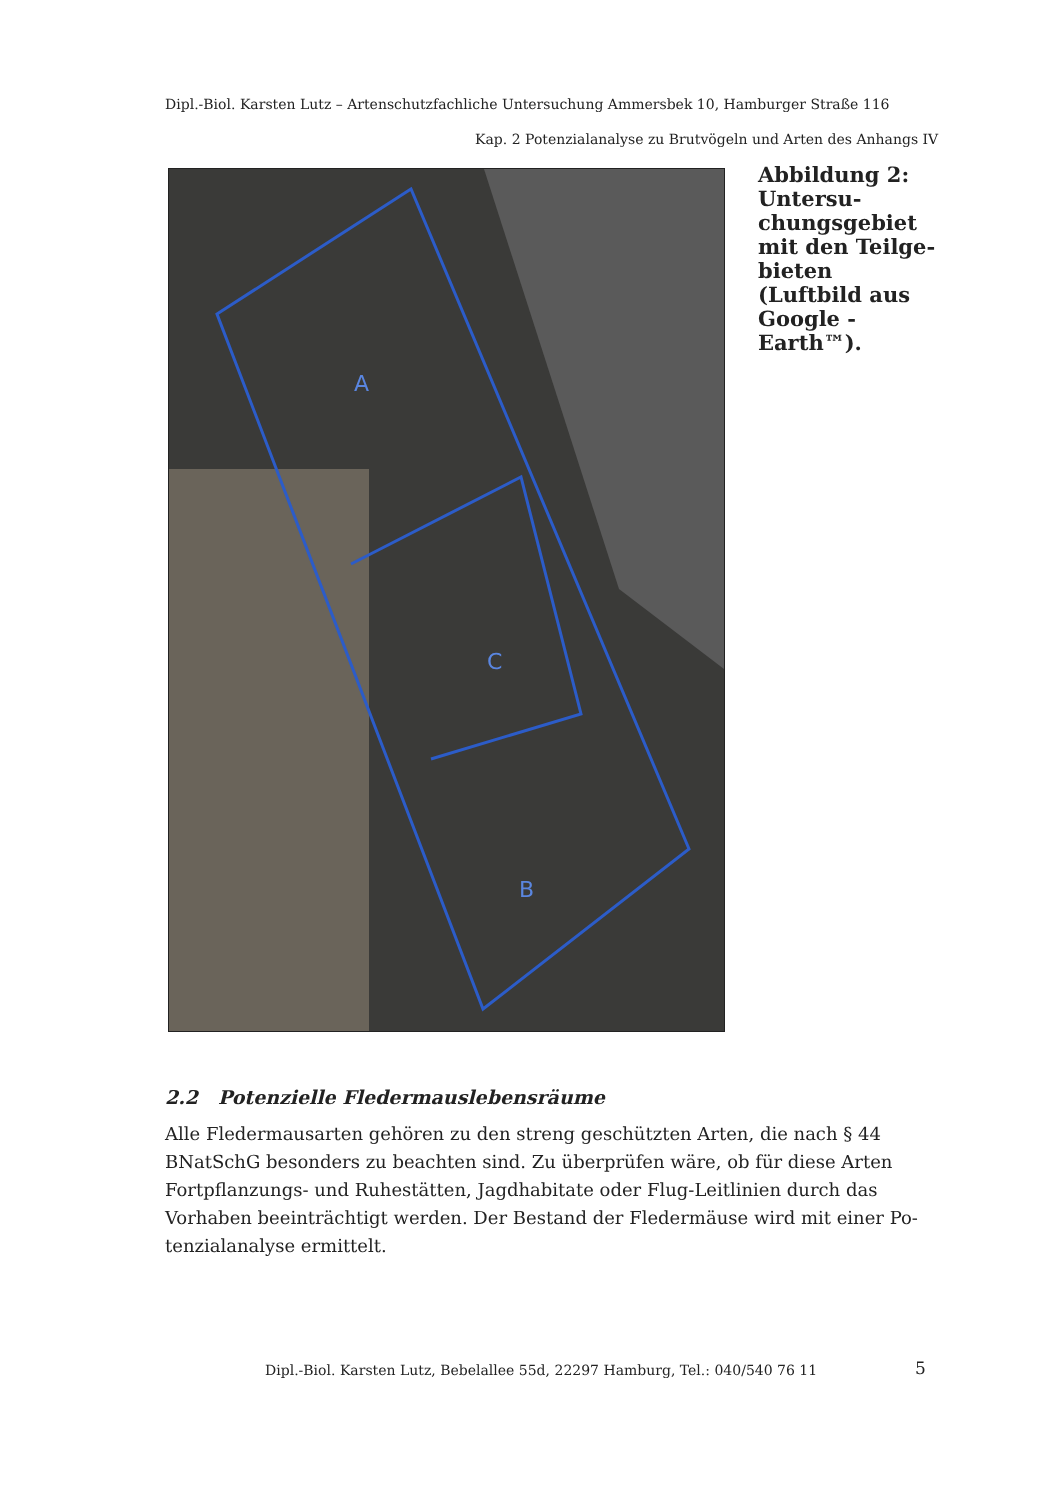Dipl.-Biol. Karsten Lutz – Artenschutzfachliche Untersuchung Ammersbek 10, Hamburger Straße 116
Kap. 2 Potenzialanalyse zu Brutvögeln und Arten des Anhangs IV
A
C
B
Abbildung 2: Untersu-chungsgebiet mit den Teilge-bieten (Luftbild aus Google - Earth™).
2.2 Potenzielle Fledermauslebensräume
Alle Fledermausarten gehören zu den streng geschützten Arten, die nach § 44 BNatSchG besonders zu beachten sind. Zu überprüfen wäre, ob für diese Arten Fortpflanzungs- und Ruhestätten, Jagdhabitate oder Flug-Leitlinien durch das Vorhaben beeinträchtigt werden. Der Bestand der Fledermäuse wird mit einer Po-tenzialanalyse ermittelt.
Dipl.-Biol. Karsten Lutz, Bebelallee 55d, 22297 Hamburg, Tel.: 040/540 76 11
5